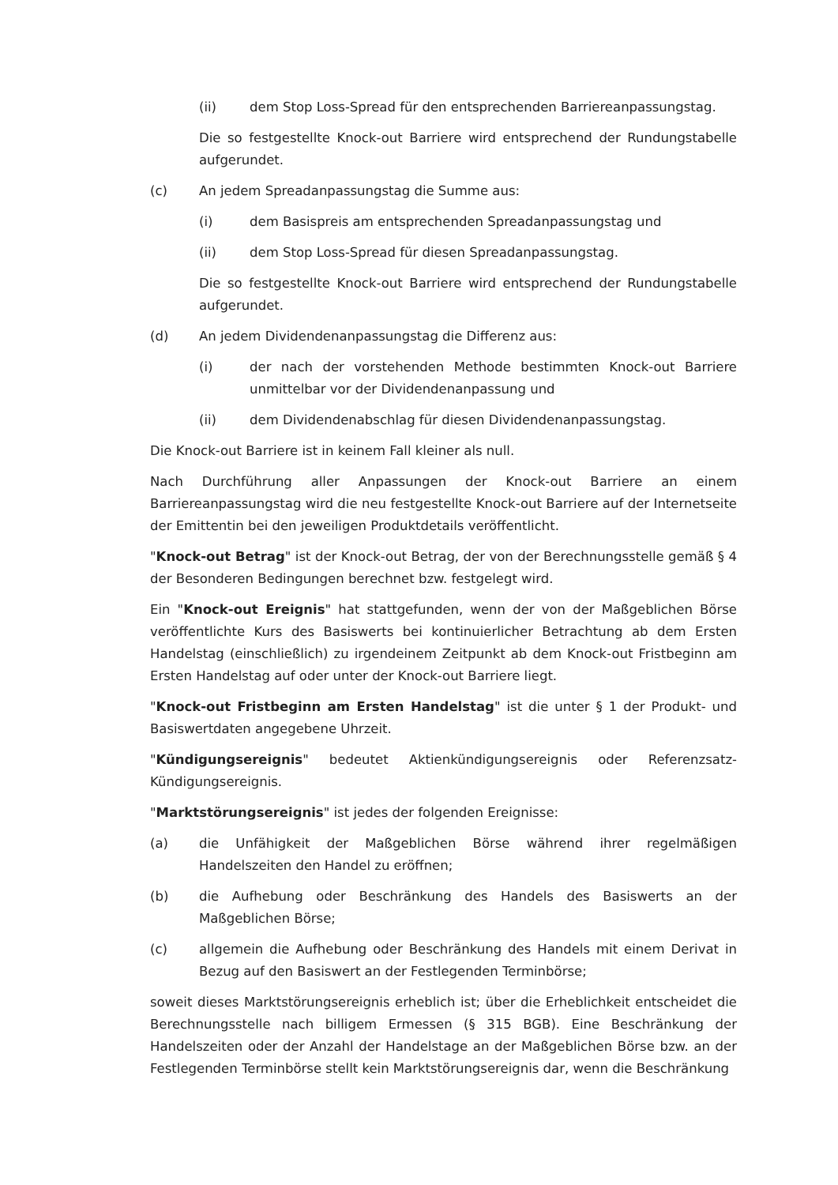(ii) dem Stop Loss-Spread für den entsprechenden Barriereanpassungstag.
Die so festgestellte Knock-out Barriere wird entsprechend der Rundungstabelle aufgerundet.
(c) An jedem Spreadanpassungstag die Summe aus:
(i) dem Basispreis am entsprechenden Spreadanpassungstag und
(ii) dem Stop Loss-Spread für diesen Spreadanpassungstag.
Die so festgestellte Knock-out Barriere wird entsprechend der Rundungstabelle aufgerundet.
(d) An jedem Dividendenanpassungstag die Differenz aus:
(i) der nach der vorstehenden Methode bestimmten Knock-out Barriere unmittelbar vor der Dividendenanpassung und
(ii) dem Dividendenabschlag für diesen Dividendenanpassungstag.
Die Knock-out Barriere ist in keinem Fall kleiner als null.
Nach Durchführung aller Anpassungen der Knock-out Barriere an einem Barriereanpassungstag wird die neu festgestellte Knock-out Barriere auf der Internetseite der Emittentin bei den jeweiligen Produktdetails veröffentlicht.
"Knock-out Betrag" ist der Knock-out Betrag, der von der Berechnungsstelle gemäß § 4 der Besonderen Bedingungen berechnet bzw. festgelegt wird.
Ein "Knock-out Ereignis" hat stattgefunden, wenn der von der Maßgeblichen Börse veröffentlichte Kurs des Basiswerts bei kontinuierlicher Betrachtung ab dem Ersten Handelstag (einschließlich) zu irgendeinem Zeitpunkt ab dem Knock-out Fristbeginn am Ersten Handelstag auf oder unter der Knock-out Barriere liegt.
"Knock-out Fristbeginn am Ersten Handelstag" ist die unter § 1 der Produkt- und Basiswertdaten angegebene Uhrzeit.
"Kündigungsereignis" bedeutet Aktienkündigungsereignis oder Referenzsatz-Kündigungsereignis.
"Marktstörungsereignis" ist jedes der folgenden Ereignisse:
(a) die Unfähigkeit der Maßgeblichen Börse während ihrer regelmäßigen Handelszeiten den Handel zu eröffnen;
(b) die Aufhebung oder Beschränkung des Handels des Basiswerts an der Maßgeblichen Börse;
(c) allgemein die Aufhebung oder Beschränkung des Handels mit einem Derivat in Bezug auf den Basiswert an der Festlegenden Terminbörse;
soweit dieses Marktstörungsereignis erheblich ist; über die Erheblichkeit entscheidet die Berechnungsstelle nach billigem Ermessen (§ 315 BGB). Eine Beschränkung der Handelszeiten oder der Anzahl der Handelstage an der Maßgeblichen Börse bzw. an der Festlegenden Terminbörse stellt kein Marktstörungsereignis dar, wenn die Beschränkung